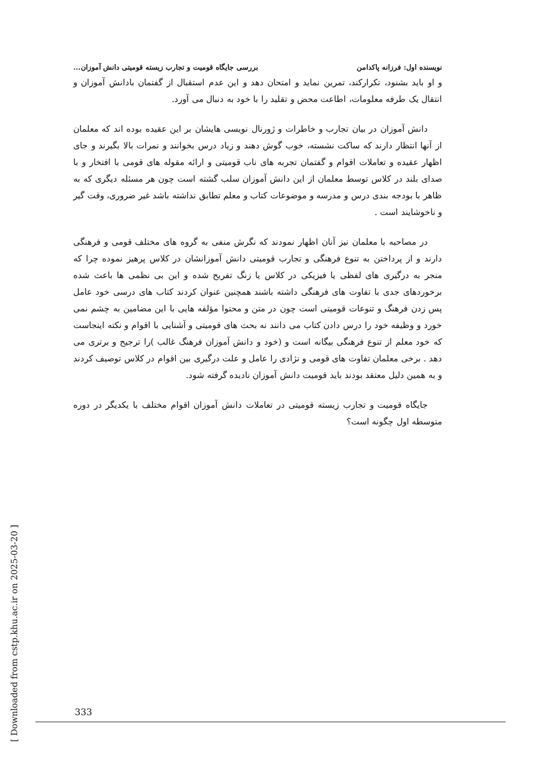نویسنده اول: فرزانه پاکدامن بررسی جایگاه قومیت و تجارب زیسته قومیتی دانش آموزان...
و او باید بشنود، تکرارکند، تمرین نماید و امتحان دهد و این عدم استقبال از گفتمان بادانش آموزان و انتقال یک طرفه معلومات، اطاعت محض و تقلید را با خود به دنبال می آورد.
دانش آموزان در بیان تجارب و خاطرات و ژورنال نویسی هایشان بر این عقیده بوده اند که معلمان از آنها انتظار دارند که ساکت نشسته، خوب گوش دهند و زیاد درس بخوانند و نمرات بالا بگیرند و جای اظهار عقیده و تعاملات اقوام و گفتمان تجربه های ناب قومیتی و ارائه مقوله های قومی با افتخار و با صدای بلند در کلاس توسط معلمان از این دانش آموزان سلب گشته است چون هر مسئله دیگری که به ظاهر با بودجه بندی درس و مدرسه و موضوعات کتاب و معلم تطابق نداشته باشد غیر ضروری، وقت گیر و ناخوشایند است .
در مصاحبه با معلمان نیز آنان اظهار نمودند که نگرش منفی به گروه های مختلف قومی و فرهنگی دارند و از پرداختن به تنوع فرهنگی و تجارب قومیتی دانش آموزانشان در کلاس پرهیز نموده چرا که منجر به درگیری های لفظی یا فیزیکی در کلاس یا زنگ تفریح شده و این بی نظمی ها باعث شده برخوردهای جدی با تفاوت های فرهنگی داشته باشند همچنین عنوان کردند کتاب های درسی خود عامل پس زدن فرهنگ و تنوعات قومیتی است چون در متن و محتوا مؤلفه هایی با این مضامین به چشم نمی خورد و وظیفه خود را درس دادن کتاب می دانند نه بحث های قومیتی و آشنایی با اقوام و نکته اینجاست که خود معلم از تنوع فرهنگی بیگانه است و (خود و دانش آموزان فرهنگ غالب )را ترجیح و برتری می دهد . برخی معلمان تفاوت های قومی و نژادی را عامل و علت درگیری بین اقوام در کلاس توصیف کردند و به همین دلیل معتقد بودند باید قومیت دانش آموزان نادیده گرفته شود.
جایگاه قومیت و تجارب زیسته قومیتی در تعاملات دانش آموزان اقوام مختلف با یکدیگر در دوره متوسطه اول چگونه است؟
[ Downloaded from cstp.khu.ac.ir on 2025-03-20 ]
333